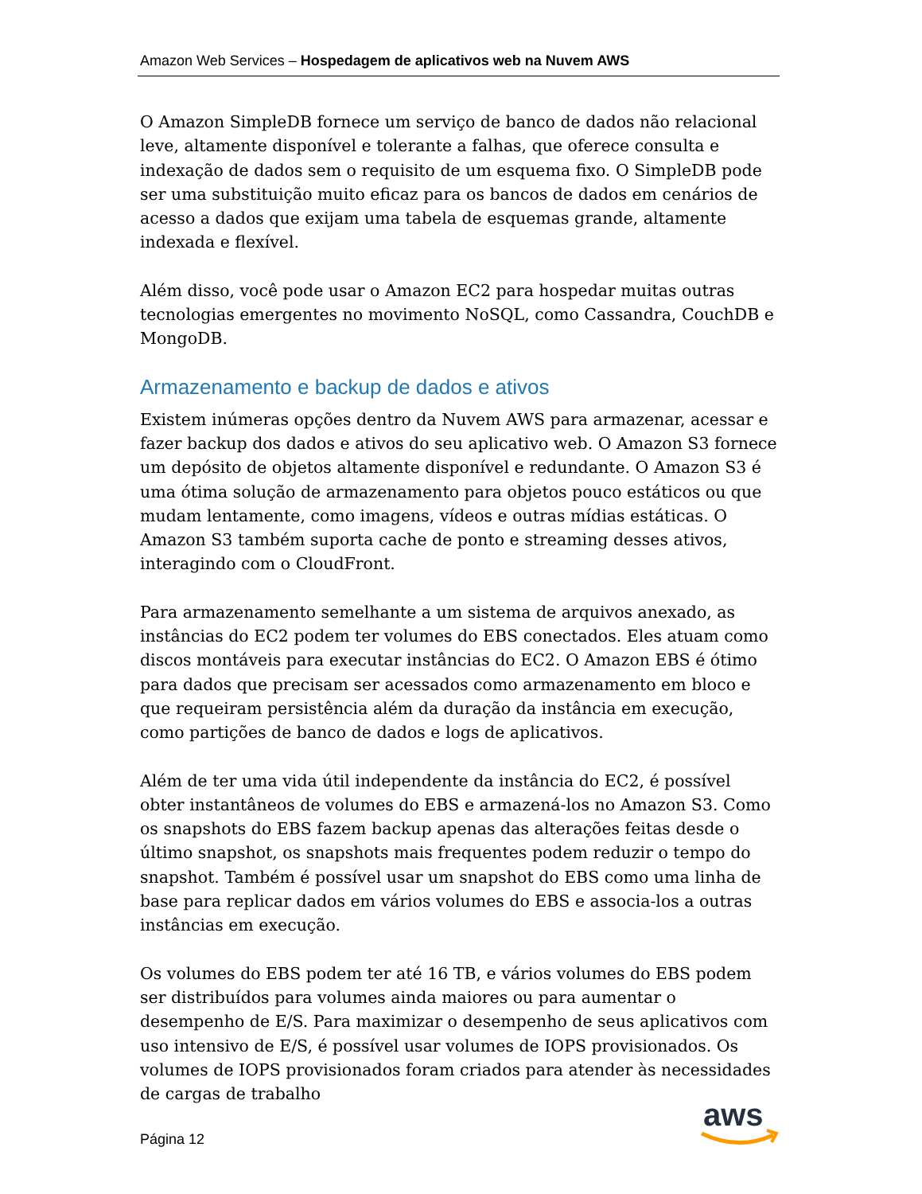Amazon Web Services – Hospedagem de aplicativos web na Nuvem AWS
O Amazon SimpleDB fornece um serviço de banco de dados não relacional leve, altamente disponível e tolerante a falhas, que oferece consulta e indexação de dados sem o requisito de um esquema fixo. O SimpleDB pode ser uma substituição muito eficaz para os bancos de dados em cenários de acesso a dados que exijam uma tabela de esquemas grande, altamente indexada e flexível.
Além disso, você pode usar o Amazon EC2 para hospedar muitas outras tecnologias emergentes no movimento NoSQL, como Cassandra, CouchDB e MongoDB.
Armazenamento e backup de dados e ativos
Existem inúmeras opções dentro da Nuvem AWS para armazenar, acessar e fazer backup dos dados e ativos do seu aplicativo web. O Amazon S3 fornece um depósito de objetos altamente disponível e redundante. O Amazon S3 é uma ótima solução de armazenamento para objetos pouco estáticos ou que mudam lentamente, como imagens, vídeos e outras mídias estáticas. O Amazon S3 também suporta cache de ponto e streaming desses ativos, interagindo com o CloudFront.
Para armazenamento semelhante a um sistema de arquivos anexado, as instâncias do EC2 podem ter volumes do EBS conectados. Eles atuam como discos montáveis para executar instâncias do EC2. O Amazon EBS é ótimo para dados que precisam ser acessados como armazenamento em bloco e que requeiram persistência além da duração da instância em execução, como partições de banco de dados e logs de aplicativos.
Além de ter uma vida útil independente da instância do EC2, é possível obter instantâneos de volumes do EBS e armazená-los no Amazon S3. Como os snapshots do EBS fazem backup apenas das alterações feitas desde o último snapshot, os snapshots mais frequentes podem reduzir o tempo do snapshot. Também é possível usar um snapshot do EBS como uma linha de base para replicar dados em vários volumes do EBS e associa-los a outras instâncias em execução.
Os volumes do EBS podem ter até 16 TB, e vários volumes do EBS podem ser distribuídos para volumes ainda maiores ou para aumentar o desempenho de E/S. Para maximizar o desempenho de seus aplicativos com uso intensivo de E/S, é possível usar volumes de IOPS provisionados. Os volumes de IOPS provisionados foram criados para atender às necessidades de cargas de trabalho
Página 12
aws